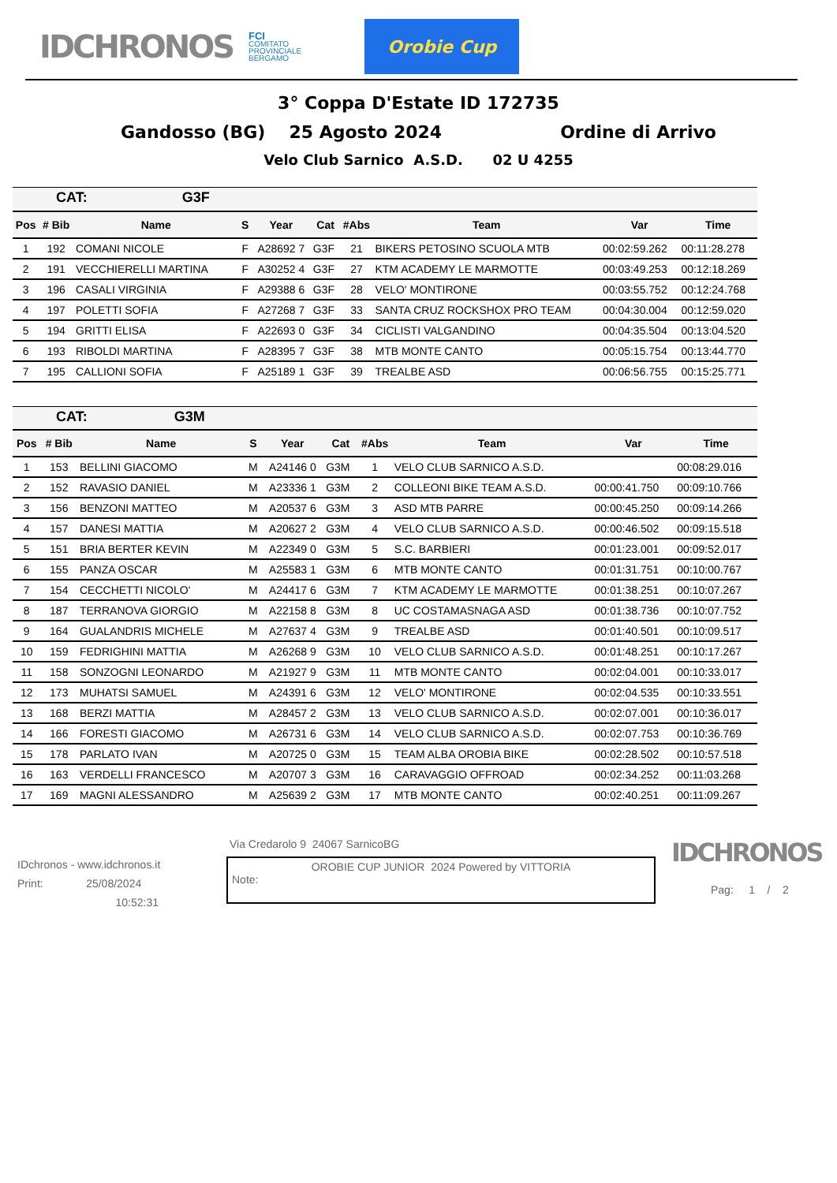IDCHRONOS
FCI
COMITATO
PROVINCIALE
BERGAMO
Orobie Cup
3° Coppa D'Estate ID 172735
Gandosso (BG) 25 Agosto 2024 Ordine di Arrivo
Velo Club Sarnico A.S.D. 02 U 4255
| CAT: G3F | | | | | | | | | |
| Pos | # Bib | Name | S | Year | Cat | #Abs | Team | Var | Time |
| 1 | 192 | COMANI NICOLE | F | A28692 7 | G3F | 21 | BIKERS PETOSINO SCUOLA MTB | 00:02:59.262 | 00:11:28.278 |
| 2 | 191 | VECCHIERELLI MARTINA | F | A30252 4 | G3F | 27 | KTM ACADEMY LE MARMOTTE | 00:03:49.253 | 00:12:18.269 |
| 3 | 196 | CASALI VIRGINIA | F | A29388 6 | G3F | 28 | VELO' MONTIRONE | 00:03:55.752 | 00:12:24.768 |
| 4 | 197 | POLETTI SOFIA | F | A27268 7 | G3F | 33 | SANTA CRUZ ROCKSHOX PRO TEAM | 00:04:30.004 | 00:12:59.020 |
| 5 | 194 | GRITTI ELISA | F | A22693 0 | G3F | 34 | CICLISTI VALGANDINO | 00:04:35.504 | 00:13:04.520 |
| 6 | 193 | RIBOLDI MARTINA | F | A28395 7 | G3F | 38 | MTB MONTE CANTO | 00:05:15.754 | 00:13:44.770 |
| 7 | 195 | CALLIONI SOFIA | F | A25189 1 | G3F | 39 | TREALBE ASD | 00:06:56.755 | 00:15:25.771 |
| CAT: G3M | | | | | | | | | |
| Pos | # Bib | Name | S | Year | Cat | #Abs | Team | Var | Time |
| 1 | 153 | BELLINI GIACOMO | M | A24146 0 | G3M | 1 | VELO CLUB SARNICO A.S.D. | | 00:08:29.016 |
| 2 | 152 | RAVASIO DANIEL | M | A23336 1 | G3M | 2 | COLLEONI BIKE TEAM A.S.D. | 00:00:41.750 | 00:09:10.766 |
| 3 | 156 | BENZONI MATTEO | M | A20537 6 | G3M | 3 | ASD MTB PARRE | 00:00:45.250 | 00:09:14.266 |
| 4 | 157 | DANESI MATTIA | M | A20627 2 | G3M | 4 | VELO CLUB SARNICO A.S.D. | 00:00:46.502 | 00:09:15.518 |
| 5 | 151 | BRIA BERTER KEVIN | M | A22349 0 | G3M | 5 | S.C. BARBIERI | 00:01:23.001 | 00:09:52.017 |
| 6 | 155 | PANZA OSCAR | M | A25583 1 | G3M | 6 | MTB MONTE CANTO | 00:01:31.751 | 00:10:00.767 |
| 7 | 154 | CECCHETTI NICOLO' | M | A24417 6 | G3M | 7 | KTM ACADEMY LE MARMOTTE | 00:01:38.251 | 00:10:07.267 |
| 8 | 187 | TERRANOVA GIORGIO | M | A22158 8 | G3M | 8 | UC COSTAMASNAGA ASD | 00:01:38.736 | 00:10:07.752 |
| 9 | 164 | GUALANDRIS MICHELE | M | A27637 4 | G3M | 9 | TREALBE ASD | 00:01:40.501 | 00:10:09.517 |
| 10 | 159 | FEDRIGHINI MATTIA | M | A26268 9 | G3M | 10 | VELO CLUB SARNICO A.S.D. | 00:01:48.251 | 00:10:17.267 |
| 11 | 158 | SONZOGNI LEONARDO | M | A21927 9 | G3M | 11 | MTB MONTE CANTO | 00:02:04.001 | 00:10:33.017 |
| 12 | 173 | MUHATSI SAMUEL | M | A24391 6 | G3M | 12 | VELO' MONTIRONE | 00:02:04.535 | 00:10:33.551 |
| 13 | 168 | BERZI MATTIA | M | A28457 2 | G3M | 13 | VELO CLUB SARNICO A.S.D. | 00:02:07.001 | 00:10:36.017 |
| 14 | 166 | FORESTI GIACOMO | M | A26731 6 | G3M | 14 | VELO CLUB SARNICO A.S.D. | 00:02:07.753 | 00:10:36.769 |
| 15 | 178 | PARLATO IVAN | M | A20725 0 | G3M | 15 | TEAM ALBA OROBIA BIKE | 00:02:28.502 | 00:10:57.518 |
| 16 | 163 | VERDELLI FRANCESCO | M | A20707 3 | G3M | 16 | CARAVAGGIO OFFROAD | 00:02:34.252 | 00:11:03.268 |
| 17 | 169 | MAGNI ALESSANDRO | M | A25639 2 | G3M | 17 | MTB MONTE CANTO | 00:02:40.251 | 00:11:09.267 |
IDchronos - www.idchronos.it
Print: 25/08/2024
10:52:31
Via Credarolo 9 24067 SarnicoBG
OROBIE CUP JUNIOR 2024 Powered by VITTORIA
Note:
IDCHRONOS
Pag: 1 / 2